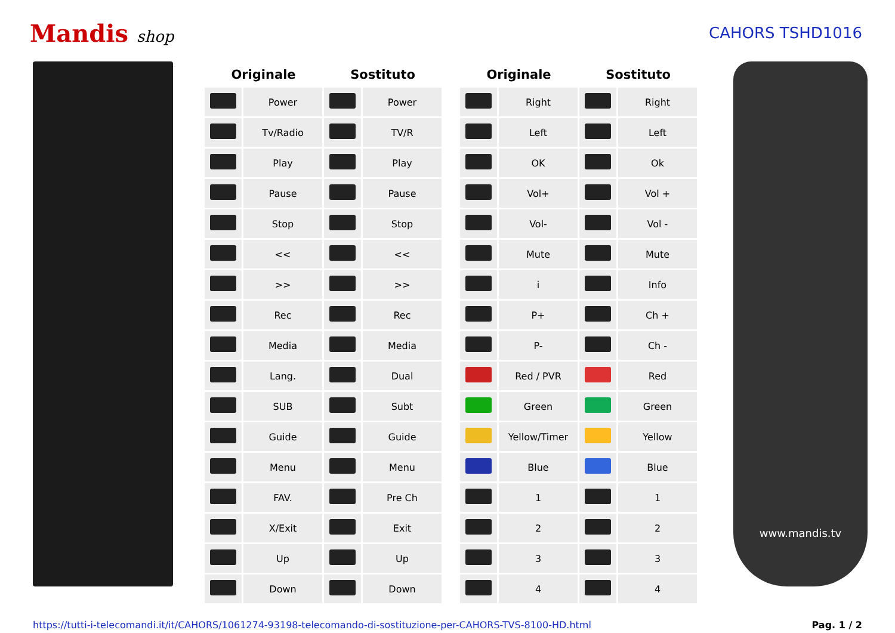Mandis shop CAHORS TSHD1016
| Originale | | Sostituto | |
| --- | --- | --- | --- |
| | Power | | Power |
| | Tv/Radio | | TV/R |
| | Play | | Play |
| | Pause | | Pause |
| | Stop | | Stop |
| | << | | << |
| | >> | | >> |
| | Rec | | Rec |
| | Media | | Media |
| | Lang. | | Dual |
| | SUB | | Subt |
| | Guide | | Guide |
| | Menu | | Menu |
| | FAV. | | Pre Ch |
| | X/Exit | | Exit |
| | Up | | Up |
| | Down | | Down |
| Originale | | Sostituto | |
| --- | --- | --- | --- |
| | Right | | Right |
| | Left | | Left |
| | OK | | Ok |
| | Vol+ | | Vol + |
| | Vol- | | Vol - |
| | Mute | | Mute |
| | i | | Info |
| | P+ | | Ch + |
| | P- | | Ch - |
| | Red / PVR | | Red |
| | Green | | Green |
| | Yellow/Timer | | Yellow |
| | Blue | | Blue |
| | 1 | | 1 |
| | 2 | | 2 |
| | 3 | | 3 |
| | 4 | | 4 |
www.mandis.tv
https://tutti-i-telecomandi.it/it/CAHORS/1061274-93198-telecomando-di-sostituzione-per-CAHORS-TVS-8100-HD.html Pag. 1 / 2